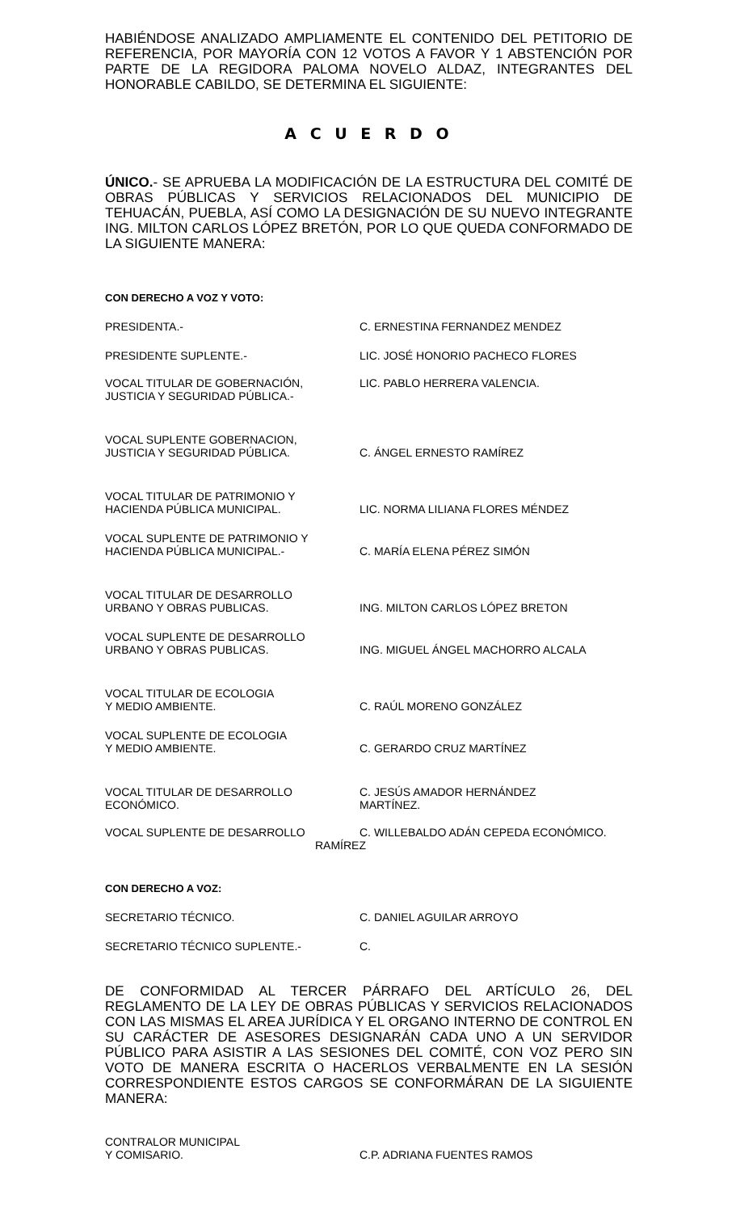HABIÉNDOSE ANALIZADO AMPLIAMENTE EL CONTENIDO DEL PETITORIO DE REFERENCIA, POR MAYORÍA CON 12 VOTOS A FAVOR Y 1 ABSTENCIÓN POR PARTE DE LA REGIDORA PALOMA NOVELO ALDAZ, INTEGRANTES DEL HONORABLE CABILDO, SE DETERMINA EL SIGUIENTE:
A C U E R D O
ÚNICO.- SE APRUEBA LA MODIFICACIÓN DE LA ESTRUCTURA DEL COMITÉ DE OBRAS PÚBLICAS Y SERVICIOS RELACIONADOS DEL MUNICIPIO DE TEHUACÁN, PUEBLA, ASÍ COMO LA DESIGNACIÓN DE SU NUEVO INTEGRANTE ING. MILTON CARLOS LÓPEZ BRETÓN, POR LO QUE QUEDA CONFORMADO DE LA SIGUIENTE MANERA:
CON DERECHO A VOZ Y VOTO:
PRESIDENTA.- C. ERNESTINA FERNANDEZ MENDEZ
PRESIDENTE SUPLENTE.- LIC. JOSÉ HONORIO PACHECO FLORES
VOCAL TITULAR DE GOBERNACIÓN,
JUSTICIA Y SEGURIDAD PÚBLICA.-
LIC. PABLO HERRERA VALENCIA.
VOCAL SUPLENTE GOBERNACION,
JUSTICIA Y SEGURIDAD PÚBLICA.
C. ÁNGEL ERNESTO RAMÍREZ
VOCAL TITULAR DE PATRIMONIO Y
HACIENDA PÚBLICA MUNICIPAL.
LIC. NORMA LILIANA FLORES MÉNDEZ
VOCAL SUPLENTE DE PATRIMONIO Y
HACIENDA PÚBLICA MUNICIPAL.-
C. MARÍA ELENA PÉREZ SIMÓN
VOCAL TITULAR DE DESARROLLO
URBANO Y OBRAS PUBLICAS.
ING. MILTON CARLOS LÓPEZ BRETON
VOCAL SUPLENTE DE DESARROLLO
URBANO Y OBRAS PUBLICAS.
ING. MIGUEL ÁNGEL MACHORRO ALCALA
VOCAL TITULAR DE ECOLOGIA
Y MEDIO AMBIENTE.
C. RAÚL MORENO GONZÁLEZ
VOCAL SUPLENTE DE ECOLOGIA
Y MEDIO AMBIENTE.
C. GERARDO CRUZ MARTÍNEZ
VOCAL TITULAR DE DESARROLLO
ECONÓMICO.
C. JESÚS AMADOR HERNÁNDEZ
MARTÍNEZ.
VOCAL SUPLENTE DE DESARROLLO C. WILLEBALDO ADÁN CEPEDA ECONÓMICO.
RAMÍREZ
CON DERECHO A VOZ:
SECRETARIO TÉCNICO. C. DANIEL AGUILAR ARROYO
SECRETARIO TÉCNICO SUPLENTE.- C.
DE CONFORMIDAD AL TERCER PÁRRAFO DEL ARTÍCULO 26, DEL REGLAMENTO DE LA LEY DE OBRAS PÚBLICAS Y SERVICIOS RELACIONADOS CON LAS MISMAS EL AREA JURÍDICA Y EL ORGANO INTERNO DE CONTROL EN SU CARÁCTER DE ASESORES DESIGNARÁN CADA UNO A UN SERVIDOR PÚBLICO PARA ASISTIR A LAS SESIONES DEL COMITÉ, CON VOZ PERO SIN VOTO DE MANERA ESCRITA O HACERLOS VERBALMENTE EN LA SESIÓN CORRESPONDIENTE ESTOS CARGOS SE CONFORMÁRAN DE LA SIGUIENTE MANERA:
CONTRALOR MUNICIPAL
Y COMISARIO.
C.P. ADRIANA FUENTES RAMOS